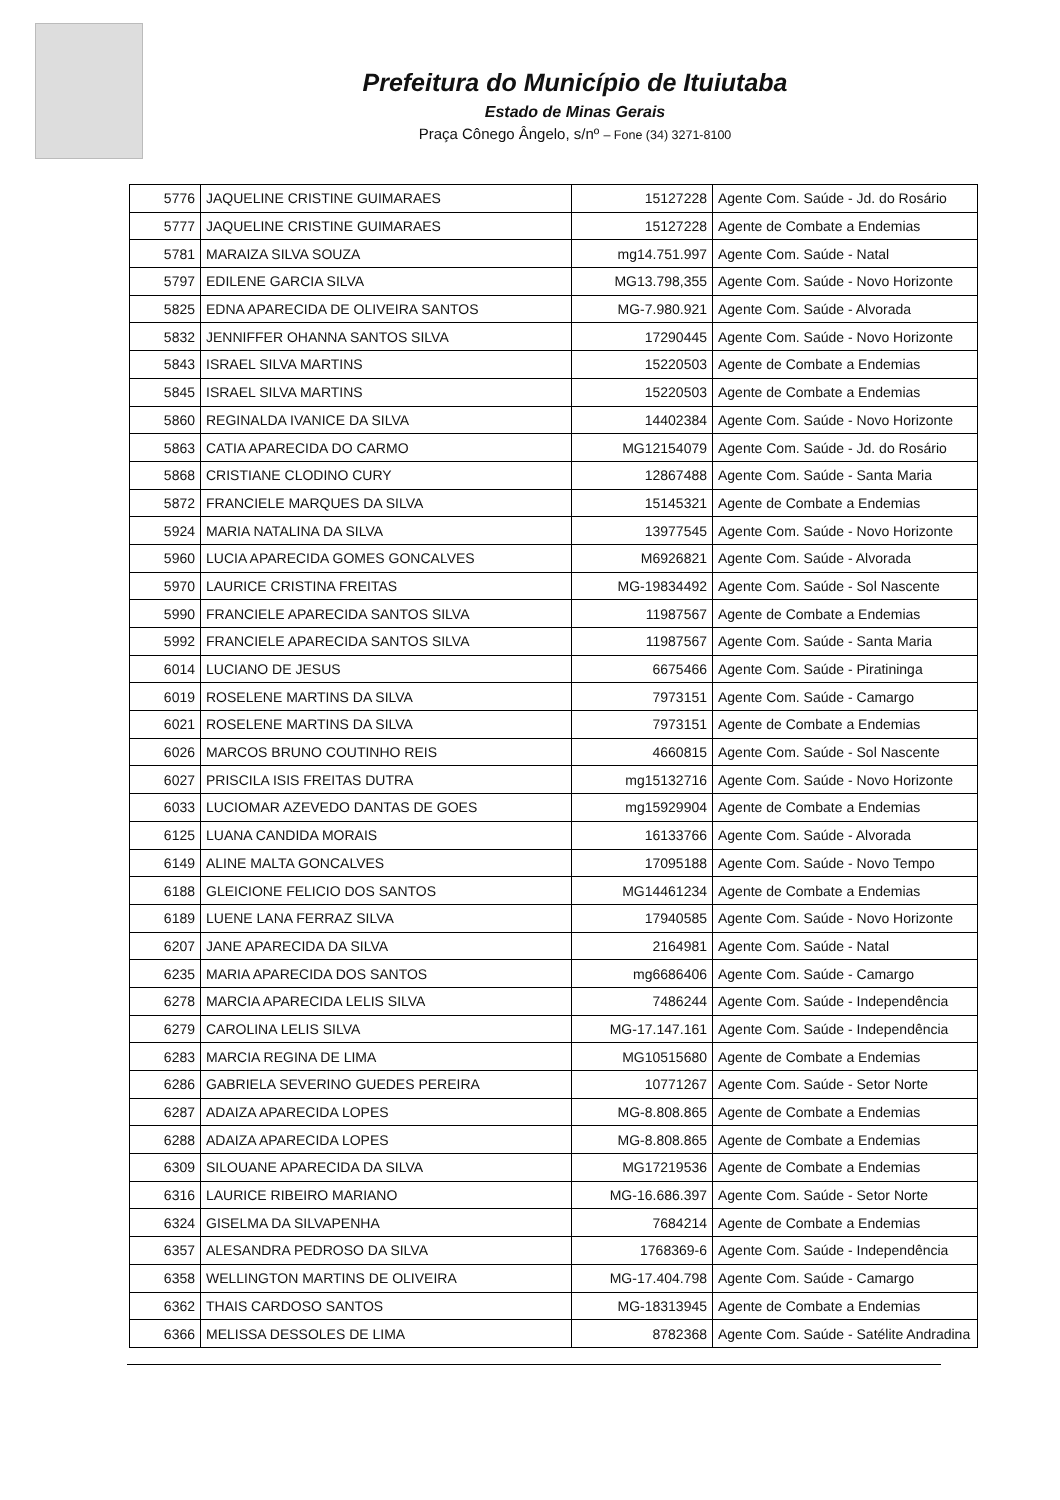Prefeitura do Município de Ituiutaba
Estado de Minas Gerais
Praça Cônego Ângelo, s/nº – Fone (34) 3271-8100
| 5776 | JAQUELINE CRISTINE GUIMARAES | 15127228 | Agente Com. Saúde - Jd. do Rosário |
| 5777 | JAQUELINE CRISTINE GUIMARAES | 15127228 | Agente de Combate a Endemias |
| 5781 | MARAIZA SILVA SOUZA | mg14.751.997 | Agente Com. Saúde - Natal |
| 5797 | EDILENE GARCIA SILVA | MG13.798,355 | Agente Com. Saúde - Novo Horizonte |
| 5825 | EDNA APARECIDA DE OLIVEIRA SANTOS | MG-7.980.921 | Agente Com. Saúde - Alvorada |
| 5832 | JENNIFFER OHANNA SANTOS SILVA | 17290445 | Agente Com. Saúde - Novo Horizonte |
| 5843 | ISRAEL SILVA MARTINS | 15220503 | Agente de Combate a Endemias |
| 5845 | ISRAEL SILVA MARTINS | 15220503 | Agente de Combate a Endemias |
| 5860 | REGINALDA IVANICE DA SILVA | 14402384 | Agente Com. Saúde - Novo Horizonte |
| 5863 | CATIA APARECIDA DO CARMO | MG12154079 | Agente Com. Saúde - Jd. do Rosário |
| 5868 | CRISTIANE CLODINO CURY | 12867488 | Agente Com. Saúde - Santa Maria |
| 5872 | FRANCIELE MARQUES DA SILVA | 15145321 | Agente de Combate a Endemias |
| 5924 | MARIA NATALINA DA SILVA | 13977545 | Agente Com. Saúde - Novo Horizonte |
| 5960 | LUCIA APARECIDA GOMES GONCALVES | M6926821 | Agente Com. Saúde - Alvorada |
| 5970 | LAURICE CRISTINA FREITAS | MG-19834492 | Agente Com. Saúde - Sol Nascente |
| 5990 | FRANCIELE APARECIDA SANTOS SILVA | 11987567 | Agente de Combate a Endemias |
| 5992 | FRANCIELE APARECIDA SANTOS SILVA | 11987567 | Agente Com. Saúde - Santa Maria |
| 6014 | LUCIANO DE JESUS | 6675466 | Agente Com. Saúde - Piratininga |
| 6019 | ROSELENE MARTINS DA SILVA | 7973151 | Agente Com. Saúde - Camargo |
| 6021 | ROSELENE MARTINS DA SILVA | 7973151 | Agente de Combate a Endemias |
| 6026 | MARCOS BRUNO COUTINHO REIS | 4660815 | Agente Com. Saúde - Sol Nascente |
| 6027 | PRISCILA ISIS FREITAS DUTRA | mg15132716 | Agente Com. Saúde - Novo Horizonte |
| 6033 | LUCIOMAR AZEVEDO DANTAS DE GOES | mg15929904 | Agente de Combate a Endemias |
| 6125 | LUANA CANDIDA MORAIS | 16133766 | Agente Com. Saúde - Alvorada |
| 6149 | ALINE MALTA GONCALVES | 17095188 | Agente Com. Saúde - Novo Tempo |
| 6188 | GLEICIONE FELICIO DOS SANTOS | MG14461234 | Agente de Combate a Endemias |
| 6189 | LUENE LANA FERRAZ SILVA | 17940585 | Agente Com. Saúde - Novo Horizonte |
| 6207 | JANE APARECIDA DA SILVA | 2164981 | Agente Com. Saúde - Natal |
| 6235 | MARIA APARECIDA DOS SANTOS | mg6686406 | Agente Com. Saúde - Camargo |
| 6278 | MARCIA APARECIDA LELIS SILVA | 7486244 | Agente Com. Saúde - Independência |
| 6279 | CAROLINA LELIS SILVA | MG-17.147.161 | Agente Com. Saúde - Independência |
| 6283 | MARCIA REGINA DE LIMA | MG10515680 | Agente de Combate a Endemias |
| 6286 | GABRIELA SEVERINO GUEDES PEREIRA | 10771267 | Agente Com. Saúde - Setor Norte |
| 6287 | ADAIZA APARECIDA LOPES | MG-8.808.865 | Agente de Combate a Endemias |
| 6288 | ADAIZA APARECIDA LOPES | MG-8.808.865 | Agente de Combate a Endemias |
| 6309 | SILOUANE APARECIDA DA SILVA | MG17219536 | Agente de Combate a Endemias |
| 6316 | LAURICE RIBEIRO MARIANO | MG-16.686.397 | Agente Com. Saúde - Setor Norte |
| 6324 | GISELMA DA SILVAPENHA | 7684214 | Agente de Combate a Endemias |
| 6357 | ALESANDRA PEDROSO DA SILVA | 1768369-6 | Agente Com. Saúde - Independência |
| 6358 | WELLINGTON MARTINS DE OLIVEIRA | MG-17.404.798 | Agente Com. Saúde - Camargo |
| 6362 | THAIS CARDOSO SANTOS | MG-18313945 | Agente de Combate a Endemias |
| 6366 | MELISSA DESSOLES DE LIMA | 8782368 | Agente Com. Saúde - Satélite Andradina |